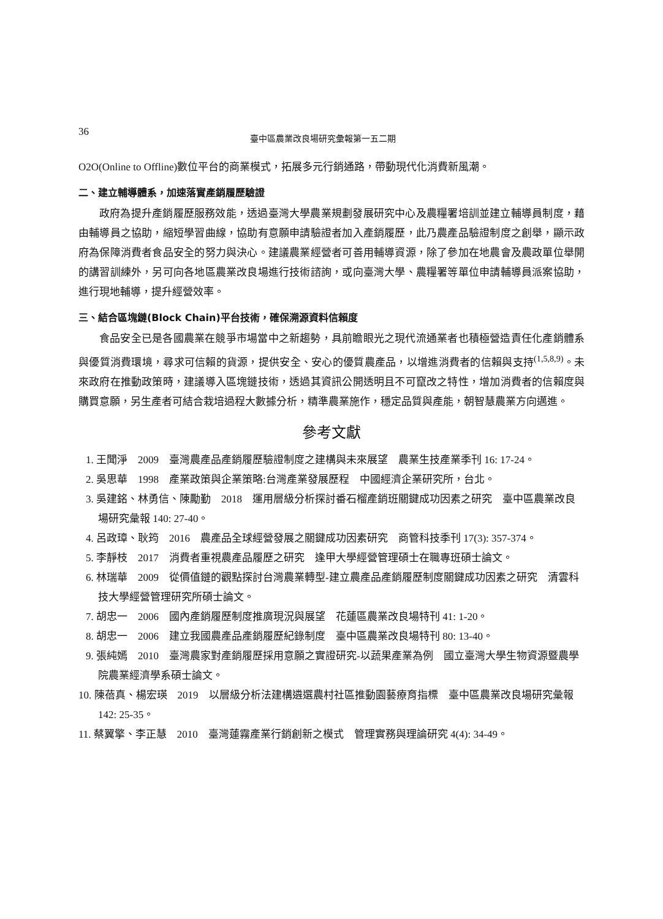36 臺中區農業改良場研究彙報第一五二期
O2O(Online to Offline)數位平台的商業模式，拓展多元行銷通路，帶動現代化消費新風潮。
二、建立輔導體系，加速落實產銷履歷驗證
政府為提升產銷履歷服務效能，透過臺灣大學農業規劃發展研究中心及農糧署培訓並建立輔導員制度，藉由輔導員之協助，縮短學習曲線，協助有意願申請驗證者加入產銷履歷，此乃農產品驗證制度之創舉，顯示政府為保障消費者食品安全的努力與決心。建議農業經營者可善用輔導資源，除了參加在地農會及農政單位舉開的講習訓練外，另可向各地區農業改良場進行技術諮詢，或向臺灣大學、農糧署等單位申請輔導員派案協助，進行現地輔導，提升經營效率。
三、結合區塊鏈(Block Chain)平台技術，確保溯源資料信賴度
食品安全已是各國農業在競爭市場當中之新趨勢，具前瞻眼光之現代流通業者也積極營造責任化產銷體系與優質消費環境，尋求可信賴的貨源，提供安全、安心的優質農產品，以增進消費者的信賴與支持<sup>(1,5,8,9)</sup>。未來政府在推動政策時，建議導入區塊鏈技術，透過其資訊公開透明且不可竄改之特性，增加消費者的信賴度與購買意願，另生產者可結合栽培過程大數據分析，精準農業施作，穩定品質與產能，朝智慧農業方向邁進。
參考文獻
1. 王聞淨　2009　臺灣農產品產銷履歷驗證制度之建構與未來展望　農業生技產業季刊 16: 17-24。
2. 吳思華　1998　產業政策與企業策略:台灣產業發展歷程　中國經濟企業研究所，台北。
3. 吳建銘、林勇信、陳勵勤　2018　運用層級分析探討番石榴產銷班關鍵成功因素之研究　臺中區農業改良場研究彙報 140: 27-40。
4. 呂政璋、耿筠　2016　農產品全球經營發展之關鍵成功因素研究　商管科技季刊 17(3): 357-374。
5. 李靜枝　2017　消費者重視農產品履歷之研究　逢甲大學經營管理碩士在職專班碩士論文。
6. 林瑞華　2009　從價值鏈的觀點探討台灣農業轉型-建立農產品產銷履歷制度關鍵成功因素之研究　清雲科技大學經營管理研究所碩士論文。
7. 胡忠一　2006　國內產銷履歷制度推廣現況與展望　花蓮區農業改良場特刊 41: 1-20。
8. 胡忠一　2006　建立我國農產品產銷履歷紀錄制度　臺中區農業改良場特刊 80: 13-40。
9. 張純嫣　2010　臺灣農家對產銷履歷採用意願之實證研究-以蔬果產業為例　國立臺灣大學生物資源暨農學院農業經濟學系碩士論文。
10. 陳蓓真、楊宏瑛　2019　以層級分析法建構遴選農村社區推動園藝療育指標　臺中區農業改良場研究彙報 142: 25-35。
11. 蔡翼擎、李正慧　2010　臺灣蓮霧產業行銷創新之模式　管理實務與理論研究 4(4): 34-49。